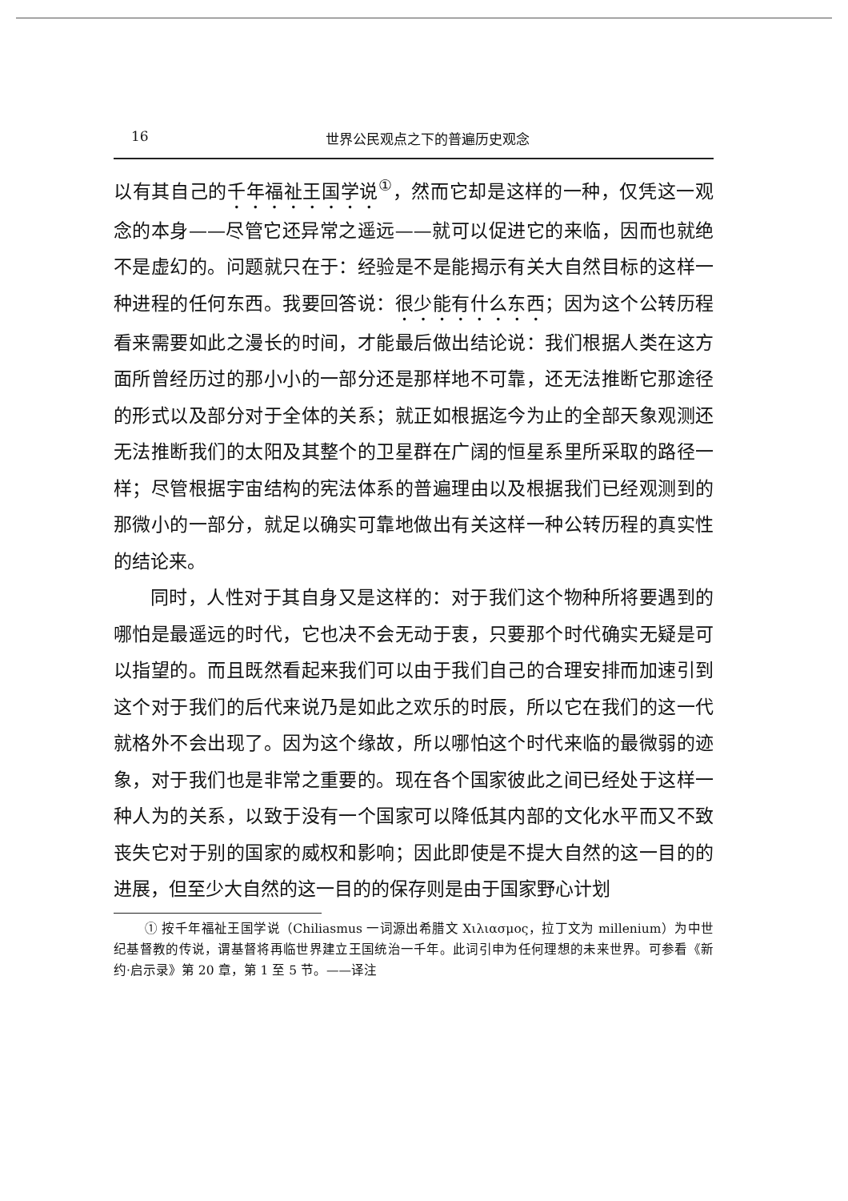16 世界公民观点之下的普遍历史观念
以有其自己的千年福祉王国学说<sup>①</sup>，然而它却是这样的一种，仅凭这一观念的本身——尽管它还异常之遥远——就可以促进它的来临，因而也就绝不是虚幻的。问题就只在于：经验是不是能揭示有关大自然目标的这样一种进程的任何东西。我要回答说：很少能有什么东西；因为这个公转历程看来需要如此之漫长的时间，才能最后做出结论说：我们根据人类在这方面所曾经历过的那小小的一部分还是那样地不可靠，还无法推断它那途径的形式以及部分对于全体的关系；就正如根据迄今为止的全部天象观测还无法推断我们的太阳及其整个的卫星群在广阔的恒星系里所采取的路径一样；尽管根据宇宙结构的宪法体系的普遍理由以及根据我们已经观测到的那微小的一部分，就足以确实可靠地做出有关这样一种公转历程的真实性的结论来。
同时，人性对于其自身又是这样的：对于我们这个物种所将要遇到的哪怕是最遥远的时代，它也决不会无动于衷，只要那个时代确实无疑是可以指望的。而且既然看起来我们可以由于我们自己的合理安排而加速引到这个对于我们的后代来说乃是如此之欢乐的时辰，所以它在我们的这一代就格外不会出现了。因为这个缘故，所以哪怕这个时代来临的最微弱的迹象，对于我们也是非常之重要的。现在各个国家彼此之间已经处于这样一种人为的关系，以致于没有一个国家可以降低其内部的文化水平而又不致丧失它对于别的国家的威权和影响；因此即使是不提大自然的这一目的的进展，但至少大自然的这一目的的保存则是由于国家野心计划
① 按千年福祉王国学说（Chiliasmus 一词源出希腊文 Χιλιασμος，拉丁文为 millenium）为中世纪基督教的传说，谓基督将再临世界建立王国统治一千年。此词引申为任何理想的未来世界。可参看《新约·启示录》第 20 章，第 1 至 5 节。——译注